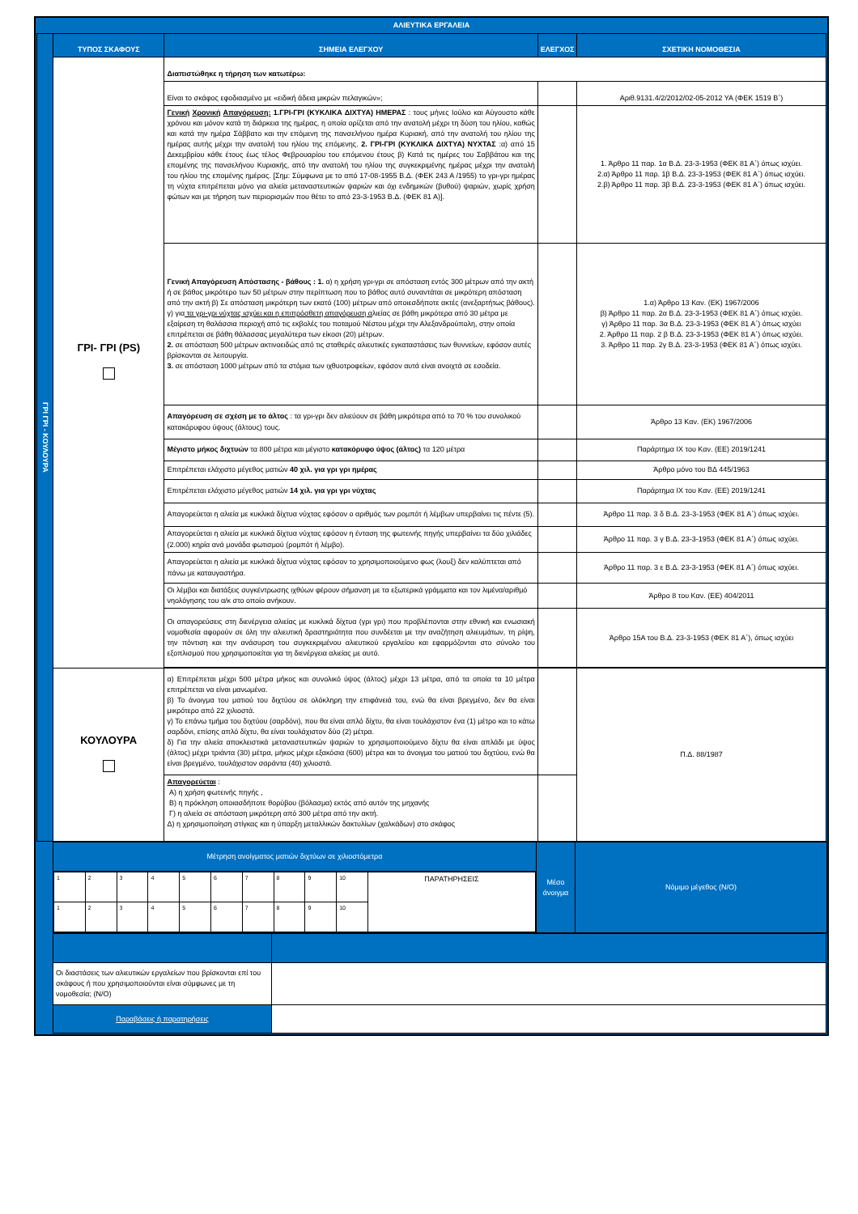| ΑΛΙΕΥΤΙΚΑ ΕΡΓΑΛΕΙΑ | | | | |
| ΓΡΙ ΓΡΙ - ΚΟΥΛΟΥΡΑ | ΤΥΠΟΣ ΣΚΑΦΟΥΣ | ΣΗΜΕΙΑ ΕΛΕΓΧΟΥ | ΕΛΕΓΧΟΣ | ΣΧΕΤΙΚΗ ΝΟΜΟΘΕΣΙΑ |
| | ΓΡΙ- ΓΡΙ (PS) | Διαπιστώθηκε η τήρηση των κατωτέρω: | | |
| | | Είναι το σκάφος εφοδιασμένο με «ειδική άδεια μικρών πελαγικών»; | | Αριθ.9131.4/2/2012/02-05-2012 ΥΑ (ΦΕΚ 1519 Β΄) |
| | | Γενική Χρονική Απαγόρευση: 1.ΓΡΙ-ΓΡΙ (ΚΥΚΛΙΚΑ ΔΙΧΤΥΑ) ΗΜΕΡΑΣ : τους μήνες Ιούλιο και Αύγουστο κάθε χρόνου και μόνον κατά τη διάρκεια της ημέρας, η οποία ορίζεται από την ανατολή μέχρι τη δύση του ηλίου, καθώς και κατά την ημέρα Σάββατο και την επόμενη της πανσελήνου ημέρα Κυριακή, από την ανατολή του ηλίου της ημέρας αυτής μέχρι την ανατολή του ηλίου της επόμενης. 2. ΓΡΙ-ΓΡΙ (ΚΥΚΛΙΚΑ ΔΙΧΤΥΑ) ΝΥΧΤΑΣ :α) από 15 Δεκεμβρίου κάθε έτους έως τέλος Φεβρουαρίου του επόμενου έτους β) Κατά τις ημέρες του Σαββάτου και της επομένης της πανσελήνου Κυριακής, από την ανατολή του ηλίου της συγκεκριμένης ημέρας μέχρι την ανατολή του ηλίου της επομένης ημέρας. [Σημ: Σύμφωνα με το από 17-08-1955 Β.Δ. (ΦΕΚ 243 Α /1955) το γρι-γρι ημέρας τη νύχτα επιτρέπεται μόνο για αλιεία μεταναστευτικών ψαριών και όχι ενδημικών (βυθού) ψαριών, χωρίς χρήση φώτων και με τήρηση των περιορισμών που θέτει το από 23-3-1953 Β.Δ. (ΦΕΚ 81 Α)]. | | 1. Άρθρο 11 παρ. 1α Β.Δ. 23-3-1953 (ΦΕΚ 81 Α΄) όπως ισχύει. 2.α) Άρθρο 11 παρ. 1β Β.Δ. 23-3-1953 (ΦΕΚ 81 Α΄) όπως ισχύει. 2.β) Άρθρο 11 παρ. 3β Β.Δ. 23-3-1953 (ΦΕΚ 81 Α΄) όπως ισχύει. |
| | | Γενική Απαγόρευση Απόστασης - βάθους : 1. α) η χρήση γρι-γρι σε απόσταση εντός 300 μέτρων από την ακτή ή σε βάθος μικρότερο των 50 μέτρων στην περίπτωση που το βάθος αυτό συναντάται σε μικρότερη απόσταση από την ακτή β) Σε απόσταση μικρότερη των εκατό (100) μέτρων από οποιεσδήποτε ακτές (ανεξαρτήτως βάθους). γ) για τα γρι-γρι νύχτας ισχύει και η επιπρόσθετη απαγόρευση α λιείας σε βάθη μικρότερα από 30 μέτρα με εξαίρεση τη θαλάσσια περιοχή από τις εκβολές του ποταμού Νέστου μέχρι την Αλεξανδρούπολη, στην οποία επιτρέπεται σε βάθη θάλασσας μεγαλύτερα των είκοσι (20) μέτρων. 2. σε απόσταση 500 μέτρων ακτινοειδώς από τις σταθερές αλιευτικές εγκαταστάσεις των θυννείων, εφόσον αυτές βρίσκονται σε λειτουργία. 3. σε απόσταση 1000 μέτρων από τα στόμια των ιχθυοτροφείων, εφόσον αυτά είναι ανοιχτά σε εσοδεία. | | 1.α) Άρθρο 13 Καν. (ΕΚ) 1967/2006 β) Άρθρο 11 παρ. 2α Β.Δ. 23-3-1953 (ΦΕΚ 81 Α΄) όπως ισχύει. γ) Άρθρο 11 παρ. 3α Β.Δ. 23-3-1953 (ΦΕΚ 81 Α΄) όπως ισχύει 2. Άρθρο 11 παρ. 2 β Β.Δ. 23-3-1953 (ΦΕΚ 81 Α΄) όπως ισχύει. 3. Άρθρο 11 παρ. 2γ Β.Δ. 23-3-1953 (ΦΕΚ 81 Α΄) όπως ισχύει. |
| | | Απαγόρευση σε σχέση με το άλτος : τα γρι-γρι δεν αλιεύουν σε βάθη μικρότερα από το 70 % του συνολικού κατακόρυφου ύψους (άλτους) τους. | | Άρθρο 13 Καν. (ΕΚ) 1967/2006 |
| | | Μέγιστο μήκος διχτυών τα 800 μέτρα και μέγιστο κατακόρυφο ύψος (άλτος) τα 120 μέτρα | | Παράρτημα IX του Καν. (ΕΕ) 2019/1241 |
| | | Επιτρέπεται ελάχιστο μέγεθος ματιών 40 χιλ. για γρι γρι ημέρας | | Άρθρο μόνο του ΒΔ 445/1963 |
| | | Επιτρέπεται ελάχιστο μέγεθος ματιών 14 χιλ. για γρι γρι νύχτας | | Παράρτημα IX του Καν. (ΕΕ) 2019/1241 |
| | | Απαγορεύεται η αλιεία με κυκλικά δίχτυα νύχτας εφόσον ο αριθμός των ρομπότ ή λέμβων υπερβαίνει τις πέντε (5). | | Άρθρο 11 παρ. 3 δ Β.Δ. 23-3-1953 (ΦΕΚ 81 Α΄) όπως ισχύει. |
| | | Απαγορεύεται η αλιεία με κυκλικά δίχτυα νύχτας εφόσον η ένταση της φωτεινής πηγής υπερβαίνει τα δύο χιλιάδες (2.000) κηρία ανά μονάδα φωτισμού (ρομπότ ή λέμβο). | | Άρθρο 11 παρ. 3 γ Β.Δ. 23-3-1953 (ΦΕΚ 81 Α΄) όπως ισχύει. |
| | | Απαγορεύεται η αλιεία με κυκλικά δίχτυα νύχτας εφόσον το χρησιμοποιούμενο φως (λουξ) δεν καλύπτεται από πάνω με καταυγαστήρα. | | Άρθρο 11 παρ. 3 ε Β.Δ. 23-3-1953 (ΦΕΚ 81 Α΄) όπως ισχύει. |
| | | Οι λέμβοι και διατάξεις συγκέντρωσης ιχθύων φέρουν σήμανση με τα εξωτερικά γράμματα και τον λιμένα/αριθμό νηολόγησης του α/κ στο οποίο ανήκουν. | | Άρθρο 8 του Καν. (ΕΕ) 404/2011 |
| | | Οι απαγορεύσεις στη διενέργεια αλιείας με κυκλικά δίχτυα (γρι γρι) που προβλέπονται στην εθνική και ενωσιακή νομοθεσία αφορούν σε όλη την αλιευτική δραστηριότητα που συνδέεται με την αναζήτηση αλιευμάτων, τη ρίψη, την πόντιση και την ανάσυρση του συγκεκριμένου αλιευτικού εργαλείου και εφαρμόζονται στο σύνολο του εξοπλισμού που χρησιμοποιείται για τη διενέργεια αλιείας με αυτό. | | Άρθρο 15Α του Β.Δ. 23-3-1953 (ΦΕΚ 81 Α΄), όπως ισχύει |
| | ΚΟΥΛΟΥΡΑ | α) Επιτρέπεται μέχρι 500 μέτρα μήκος και συνολικό ύψος (άλτος) μέχρι 13 μέτρα, από τα οποία τα 10 μέτρα επιτρέπεται να είναι μανωμένα. β) Το άνοιγμα του ματιού του διχτύου σε ολόκληρη την επιφάνειά του, ενώ θα είναι βρεγμένο, δεν θα είναι μικρότερο από 22 χιλιοστά. γ) Το επάνω τμήμα του διχτύου (σαρδόνι), που θα είναι απλό δίχτυ, θα είναι τουλάχιστον ένα (1) μέτρο και το κάτω σαρδόνι, επίσης απλό δίχτυ, θα είναι τουλάχιστον δύο (2) μέτρα. δ) Για την αλιεία αποκλειστικά μεταναστευτικών ψαριών το χρησιμοποιούμενο δίχτυ θα είναι απλάδι με ύψος (άλτος) μέχρι τριάντα (30) μέτρα, μήκος μέχρι εξακόσια (600) μέτρα και το άνοιγμα του ματιού του διχτύου, ενώ θα είναι βρεγμένο, τουλάχιστον σαράντα (40) χιλιοστά. | | Π.Δ. 88/1987 |
| | | Απαγορεύεται : Α) η χρήση φωτεινής πηγής , Β) η πρόκληση οποιασδήποτε θορύβου (βόλασμα) εκτός από αυτόν της μηχανής Γ) η αλιεία σε απόσταση μικρότερη από 300 μέτρα από την ακτή. Δ) η χρησιμοποίηση στίγκας και η ύπαρξη μεταλλικών δακτυλίων (χαλκάδων) στο σκάφος | | |
| Μέτρηση ανοίγματος ματιών διχτύων σε χιλιοστόμετρα | Μέσο άνοιγμα | Νόμιμο μέγεθος (N/O) |
| / 1 / 2 / 3 / 4 / 5 / 6 / 7 / 8 / 9 / 10 / ΠΑΡΑΤΗΡΗΣΕΙΣ / / 1 / 2 / 3 / 4 / 5 / 6 / 7 / 8 / 9 / 10 / / | | |
| Οι διαστάσεις των αλιευτικών εργαλείων που βρίσκονται επί του σκάφους ή που χρησιμοποιούνται είναι σύμφωνες με τη νομοθεσία; (N/O) | |
| Παραβάσεις ή παρατηρήσεις | |